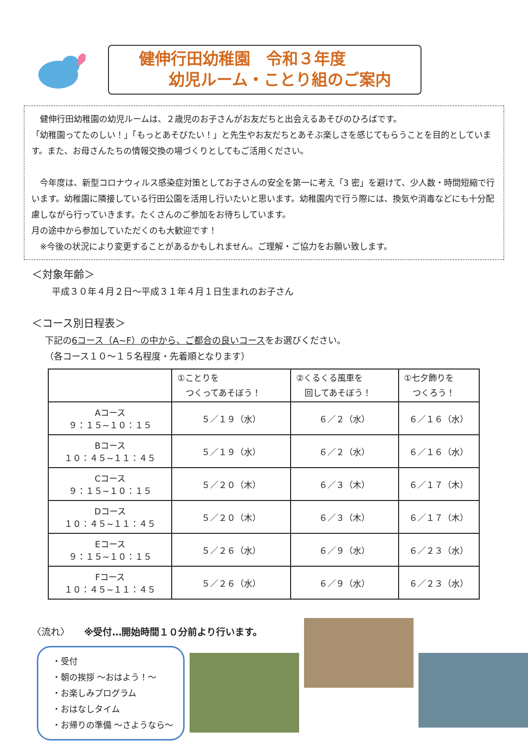健伸行田幼稚園　令和３年度
幼児ルーム・ことり組のご案内
　健伸行田幼稚園の幼児ルームは、２歳児のお子さんがお友だちと出会えるあそびのひろばです。
「幼稚園ってたのしい！」「もっとあそびたい！」と先生やお友だちとあそぶ楽しさを感じてもらうことを目的としています。また、お母さんたちの情報交換の場づくりとしてもご活用ください。
　今年度は、新型コロナウィルス感染症対策としてお子さんの安全を第一に考え「3 密」を避けて、少人数・時間短縮で行います。幼稚園に隣接している行田公園を活用し行いたいと思います。幼稚園内で行う際には、換気や消毒などにも十分配慮しながら行っていきます。たくさんのご参加をお待ちしています。
月の途中から参加していただくのも大歓迎です！
　※今後の状況により変更することがあるかもしれません。ご理解・ご協力をお願い致します。
＜対象年齢＞
平成３０年４月２日～平成３１年４月１日生まれのお子さん
＜コース別日程表＞
下記の6コース（A~F）の中から、ご都合の良いコースをお選びください。
（各コース１０～１５名程度・先着順となります）
| | ①ことりを つくってあそぼう！ | ②くるくる風車を 回してあそぼう！ | ①七夕飾りを つくろう！ |
| --- | --- | --- | --- |
| Aコース ９：１５~１０：１５ | ５／１９（水） | ６／２（水） | ６／１６（水） |
| Bコース １０：４５~１１：４５ | ５／１９（水） | ６／２（水） | ６／１６（水） |
| Cコース ９：１５~１０：１５ | ５／２０（木） | ６／３（木） | ６／１７（木） |
| Dコース １０：４５~１１：４５ | ５／２０（木） | ６／３（木） | ６／１７（木） |
| Eコース ９：１５~１０：１５ | ５／２６（水） | ６／９（水） | ６／２３（水） |
| Fコース １０：４５~１１：４５ | ５／２６（水） | ６／９（水） | ６／２３（水） |
〈流れ〉　　※受付…開始時間１０分前より行います。
・受付
・朝の挨拶 ～おはよう！～
・お楽しみプログラム
・おはなしタイム
・お帰りの準備 ～さようなら～